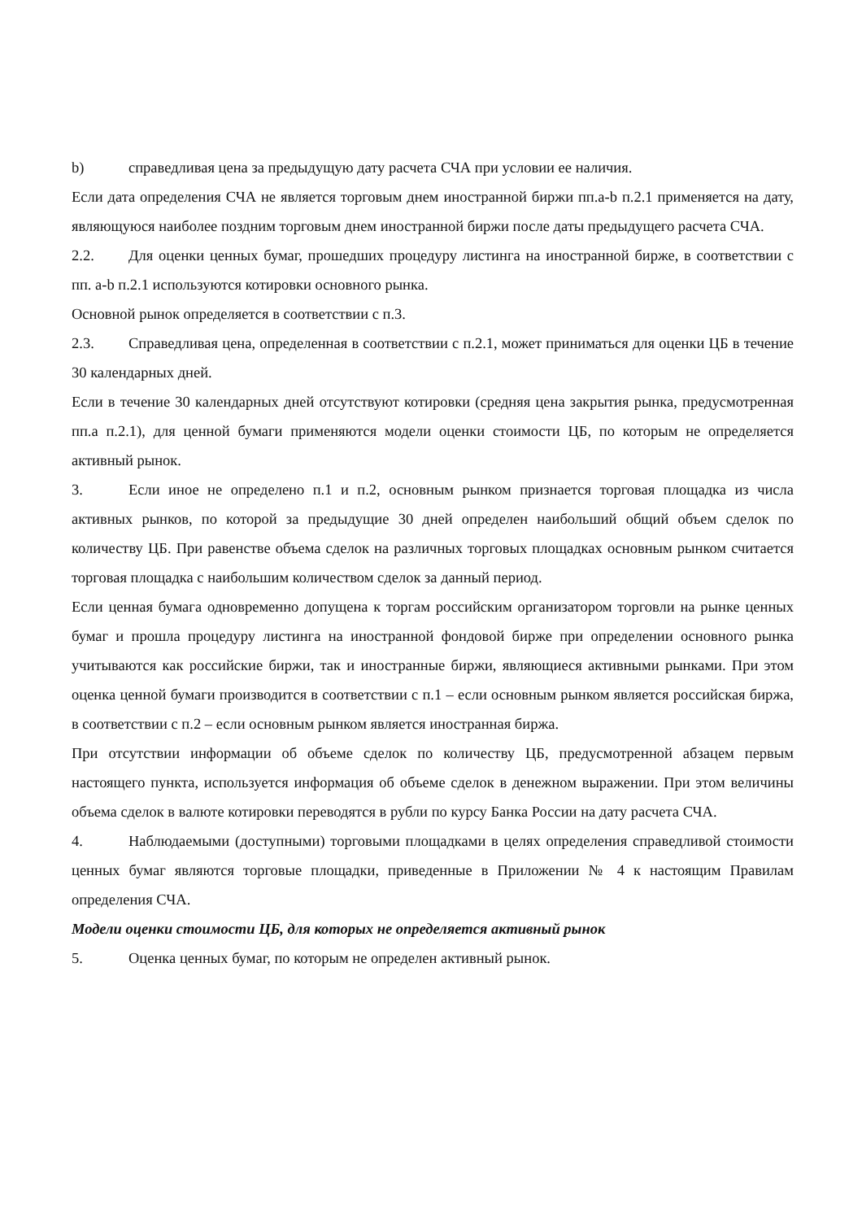b) справедливая цена за предыдущую дату расчета СЧА при условии ее наличия.
Если дата определения СЧА не является торговым днем иностранной биржи пп.a-b п.2.1 применяется на дату, являющуюся наиболее поздним торговым днем иностранной биржи после даты предыдущего расчета СЧА.
2.2. Для оценки ценных бумаг, прошедших процедуру листинга на иностранной бирже, в соответствии с пп. a-b п.2.1 используются котировки основного рынка.
Основной рынок определяется в соответствии с п.3.
2.3. Справедливая цена, определенная в соответствии с п.2.1, может приниматься для оценки ЦБ в течение 30 календарных дней.
Если в течение 30 календарных дней отсутствуют котировки (средняя цена закрытия рынка, предусмотренная пп.a п.2.1), для ценной бумаги применяются модели оценки стоимости ЦБ, по которым не определяется активный рынок.
3. Если иное не определено п.1 и п.2, основным рынком признается торговая площадка из числа активных рынков, по которой за предыдущие 30 дней определен наибольший общий объем сделок по количеству ЦБ. При равенстве объема сделок на различных торговых площадках основным рынком считается торговая площадка с наибольшим количеством сделок за данный период.
Если ценная бумага одновременно допущена к торгам российским организатором торговли на рынке ценных бумаг и прошла процедуру листинга на иностранной фондовой бирже при определении основного рынка учитываются как российские биржи, так и иностранные биржи, являющиеся активными рынками. При этом оценка ценной бумаги производится в соответствии с п.1 – если основным рынком является российская биржа, в соответствии с п.2 – если основным рынком является иностранная биржа.
При отсутствии информации об объеме сделок по количеству ЦБ, предусмотренной абзацем первым настоящего пункта, используется информация об объеме сделок в денежном выражении. При этом величины объема сделок в валюте котировки переводятся в рубли по курсу Банка России на дату расчета СЧА.
4. Наблюдаемыми (доступными) торговыми площадками в целях определения справедливой стоимости ценных бумаг являются торговые площадки, приведенные в Приложении № 4 к настоящим Правилам определения СЧА.
Модели оценки стоимости ЦБ, для которых не определяется активный рынок
5. Оценка ценных бумаг, по которым не определен активный рынок.